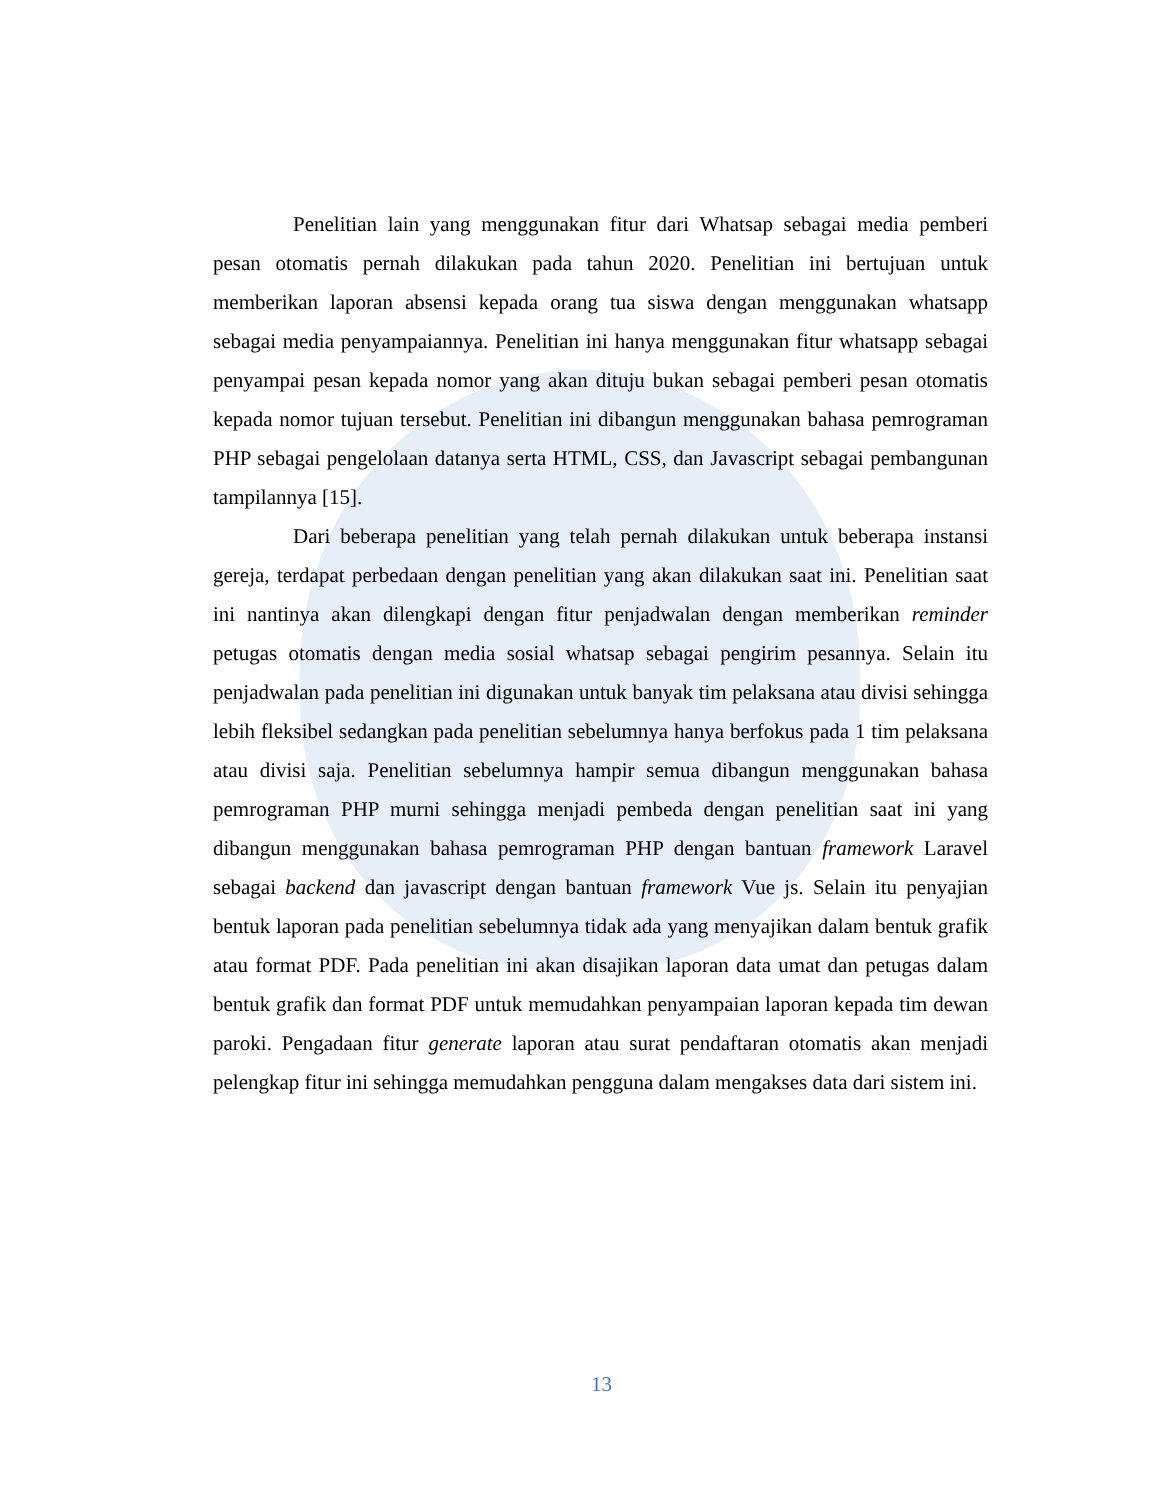Penelitian lain yang menggunakan fitur dari Whatsap sebagai media pemberi pesan otomatis pernah dilakukan pada tahun 2020. Penelitian ini bertujuan untuk memberikan laporan absensi kepada orang tua siswa dengan menggunakan whatsapp sebagai media penyampaiannya. Penelitian ini hanya menggunakan fitur whatsapp sebagai penyampai pesan kepada nomor yang akan dituju bukan sebagai pemberi pesan otomatis kepada nomor tujuan tersebut. Penelitian ini dibangun menggunakan bahasa pemrograman PHP sebagai pengelolaan datanya serta HTML, CSS, dan Javascript sebagai pembangunan tampilannya [15].
Dari beberapa penelitian yang telah pernah dilakukan untuk beberapa instansi gereja, terdapat perbedaan dengan penelitian yang akan dilakukan saat ini. Penelitian saat ini nantinya akan dilengkapi dengan fitur penjadwalan dengan memberikan reminder petugas otomatis dengan media sosial whatsap sebagai pengirim pesannya. Selain itu penjadwalan pada penelitian ini digunakan untuk banyak tim pelaksana atau divisi sehingga lebih fleksibel sedangkan pada penelitian sebelumnya hanya berfokus pada 1 tim pelaksana atau divisi saja. Penelitian sebelumnya hampir semua dibangun menggunakan bahasa pemrograman PHP murni sehingga menjadi pembeda dengan penelitian saat ini yang dibangun menggunakan bahasa pemrograman PHP dengan bantuan framework Laravel sebagai backend dan javascript dengan bantuan framework Vue js. Selain itu penyajian bentuk laporan pada penelitian sebelumnya tidak ada yang menyajikan dalam bentuk grafik atau format PDF. Pada penelitian ini akan disajikan laporan data umat dan petugas dalam bentuk grafik dan format PDF untuk memudahkan penyampaian laporan kepada tim dewan paroki. Pengadaan fitur generate laporan atau surat pendaftaran otomatis akan menjadi pelengkap fitur ini sehingga memudahkan pengguna dalam mengakses data dari sistem ini.
13